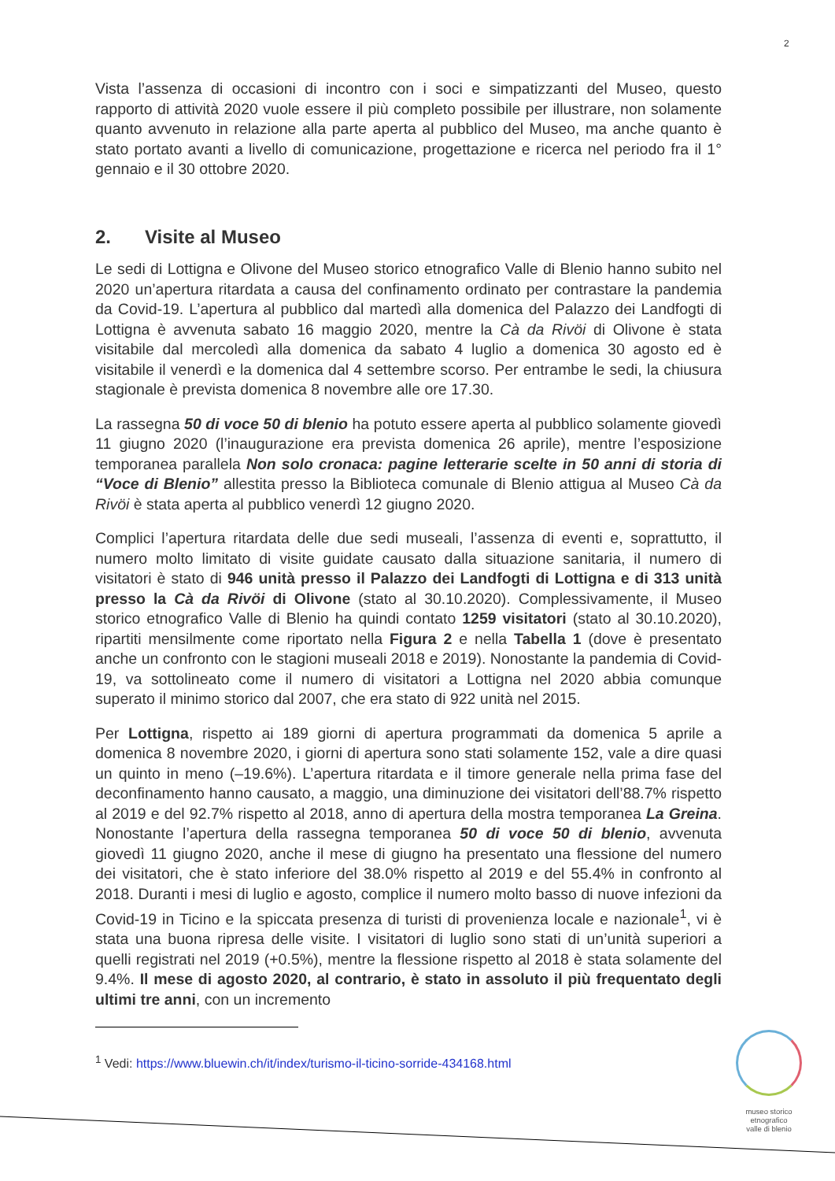2
Vista l’assenza di occasioni di incontro con i soci e simpatizzanti del Museo, questo rapporto di attività 2020 vuole essere il più completo possibile per illustrare, non solamente quanto avvenuto in relazione alla parte aperta al pubblico del Museo, ma anche quanto è stato portato avanti a livello di comunicazione, progettazione e ricerca nel periodo fra il 1° gennaio e il 30 ottobre 2020.
2. Visite al Museo
Le sedi di Lottigna e Olivone del Museo storico etnografico Valle di Blenio hanno subito nel 2020 un’apertura ritardata a causa del confinamento ordinato per contrastare la pandemia da Covid-19. L’apertura al pubblico dal martedì alla domenica del Palazzo dei Landfogti di Lottigna è avvenuta sabato 16 maggio 2020, mentre la Cà da Rivöi di Olivone è stata visitabile dal mercoledì alla domenica da sabato 4 luglio a domenica 30 agosto ed è visitabile il venerdì e la domenica dal 4 settembre scorso. Per entrambe le sedi, la chiusura stagionale è prevista domenica 8 novembre alle ore 17.30.
La rassegna 50 di voce 50 di blenio ha potuto essere aperta al pubblico solamente giovedì 11 giugno 2020 (l’inaugurazione era prevista domenica 26 aprile), mentre l’esposizione temporanea parallela Non solo cronaca: pagine letterarie scelte in 50 anni di storia di “Voce di Blenio” allestita presso la Biblioteca comunale di Blenio attigua al Museo Cà da Rivöi è stata aperta al pubblico venerdì 12 giugno 2020.
Complici l’apertura ritardata delle due sedi museali, l’assenza di eventi e, soprattutto, il numero molto limitato di visite guidate causato dalla situazione sanitaria, il numero di visitatori è stato di 946 unità presso il Palazzo dei Landfogti di Lottigna e di 313 unità presso la Cà da Rivöi di Olivone (stato al 30.10.2020). Complessivamente, il Museo storico etnografico Valle di Blenio ha quindi contato 1259 visitatori (stato al 30.10.2020), ripartiti mensilmente come riportato nella Figura 2 e nella Tabella 1 (dove è presentato anche un confronto con le stagioni museali 2018 e 2019). Nonostante la pandemia di Covid-19, va sottolineato come il numero di visitatori a Lottigna nel 2020 abbia comunque superato il minimo storico dal 2007, che era stato di 922 unità nel 2015.
Per Lottigna, rispetto ai 189 giorni di apertura programmati da domenica 5 aprile a domenica 8 novembre 2020, i giorni di apertura sono stati solamente 152, vale a dire quasi un quinto in meno (–19.6%). L’apertura ritardata e il timore generale nella prima fase del deconfinamento hanno causato, a maggio, una diminuzione dei visitatori dell’88.7% rispetto al 2019 e del 92.7% rispetto al 2018, anno di apertura della mostra temporanea La Greina. Nonostante l’apertura della rassegna temporanea 50 di voce 50 di blenio, avvenuta giovedì 11 giugno 2020, anche il mese di giugno ha presentato una flessione del numero dei visitatori, che è stato inferiore del 38.0% rispetto al 2019 e del 55.4% in confronto al 2018. Duranti i mesi di luglio e agosto, complice il numero molto basso di nuove infezioni da Covid-19 in Ticino e la spiccata presenza di turisti di provenienza locale e nazionale<sup>1</sup>, vi è stata una buona ripresa delle visite. I visitatori di luglio sono stati di un’unità superiori a quelli registrati nel 2019 (+0.5%), mentre la flessione rispetto al 2018 è stata solamente del 9.4%. Il mese di agosto 2020, al contrario, è stato in assoluto il più frequentato degli ultimi tre anni, con un incremento
<sup>1</sup> Vedi: https://www.bluewin.ch/it/index/turismo-il-ticino-sorride-434168.html
museo storico
etnografico
valle di blenio